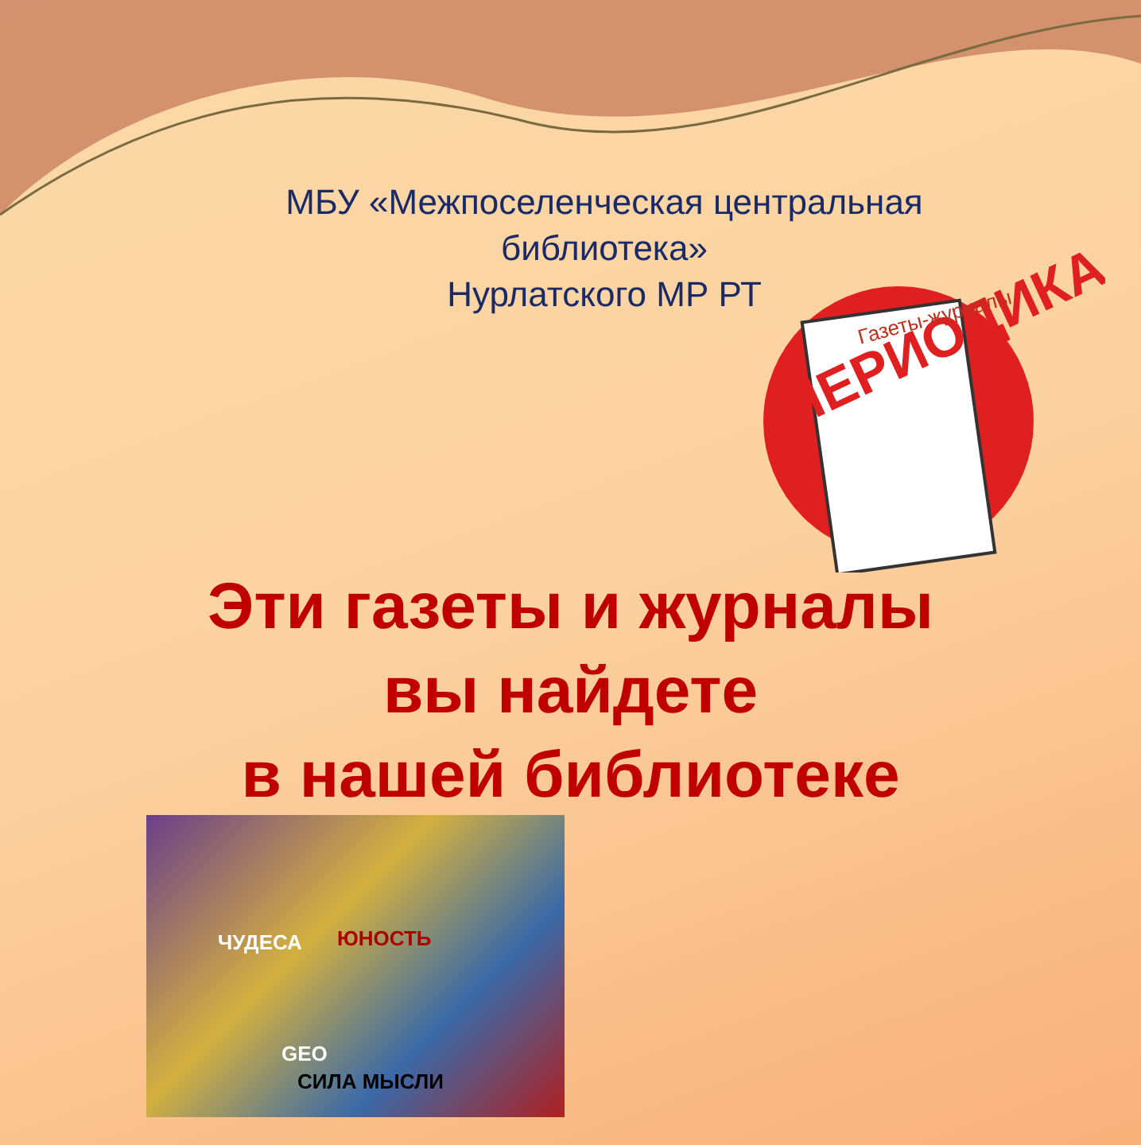МБУ «Межпоселенческая центральная библиотека»
Нурлатского МР РТ
ПЕРИОДИКА
Газеты-журналы
Эти газеты и журналы
вы найдете
в нашей библиотеке
ЧУДЕСА ЮНОСТЬ
GEO
СИЛА МЫСЛИ